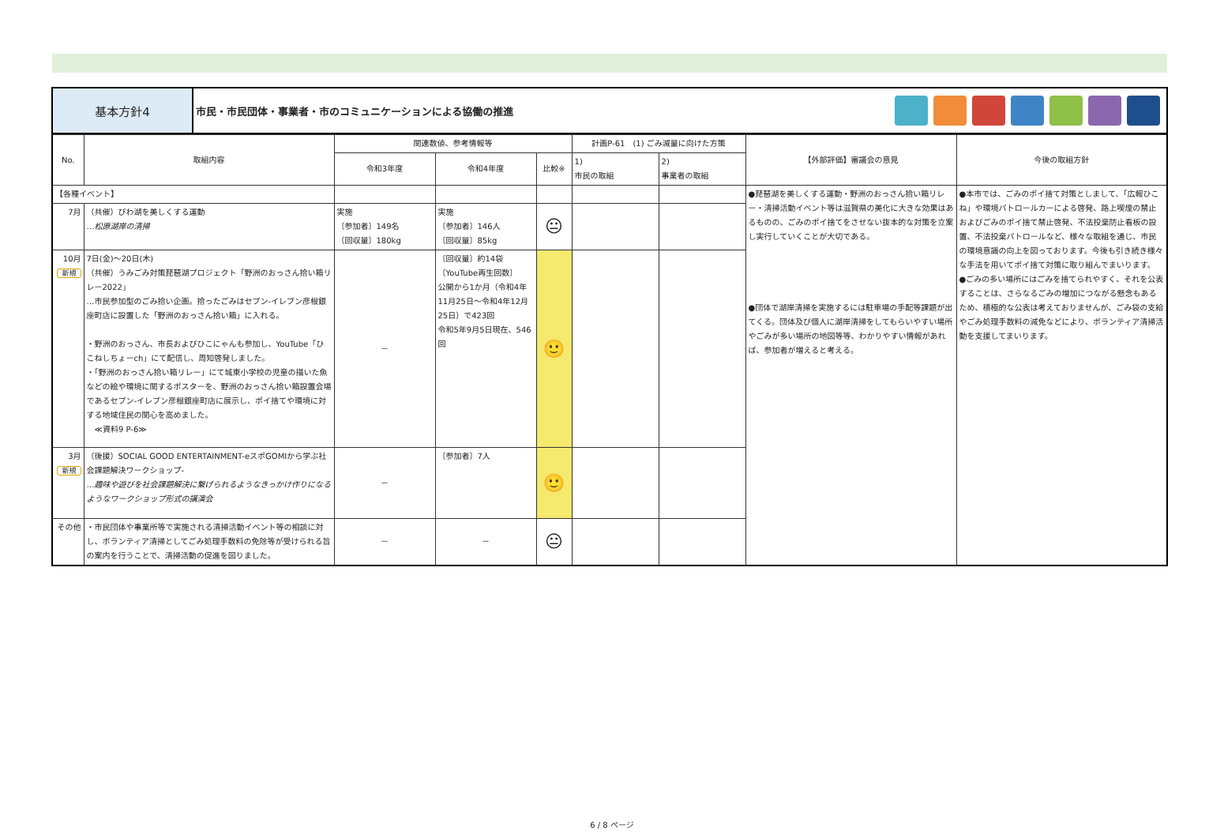基本方針4
市民・市民団体・事業者・市のコミュニケーションによる協働の推進
| No. | 取組内容 | 関連数値、参考情報等 | | | 計画P-61 (1) ごみ減量に向けた方策 | | 【外部評価】審議会の意見 | 今後の取組方針 |
| --- | --- | --- | --- | --- | --- | --- | --- | --- |
| | | 令和3年度 | 令和4年度 | 比較※ | 1) 市民の取組 | 2) 事業者の取組 | | |
| 【各種イベント】 | | | | | | | ●琵琶湖を美しくする運動・野洲のおっさん拾い箱リレー・清掃活動イベント等は滋賀県の美化に大きな効果はあるものの、ごみのポイ捨てをさせない抜本的な対策を立案し実行していくことが大切である。 ●団体で湖岸清掃を実施するには駐車場の手配等課題が出てくる。団体及び個人に湖岸清掃をしてもらいやすい場所やごみが多い場所の地図等等、わかりやすい情報があれば、参加者が増えると考える。 | ●本市では、ごみのポイ捨て対策としまして、「広報ひこね」や環境パトロールカーによる啓発、路上喫煙の禁止およびごみのポイ捨て禁止啓発、不法投棄防止看板の設置、不法投棄パトロールなど、様々な取組を通じ、市民の環境意識の向上を図っております。今後も引き続き様々な手法を用いてポイ捨て対策に取り組んでまいります。 ●ごみの多い場所にはごみを捨てられやすく、それを公表することは、さらなるごみの増加につながる懸念もあるため、積極的な公表は考えておりませんが、ごみ袋の支給やごみ処理手数料の減免などにより、ボランティア清掃活動を支援してまいります。 |
| 7月 | （共催）びわ湖を美しくする運動 …松原湖岸の清掃 | 実施 〔参加者〕149名 〔回収量〕180kg | 実施 〔参加者〕146人 〔回収量〕85kg | 😐 | | | | |
| 10月 新規 | 7日(金)～20日(木) （共催）うみごみ対策琵琶湖プロジェクト「野洲のおっさん拾い箱リレー2022」 …市民参加型のごみ拾い企画。拾ったごみはセブン-イレブン彦根銀座町店に設置した「野洲のおっさん拾い箱」に入れる。 ・野洲のおっさん、市長およびひこにゃんも参加し、YouTube「ひこねしちょーch」にて配信し、周知啓発しました。 ・「野洲のおっさん拾い箱リレー」にて城東小学校の児童の描いた魚などの絵や環境に関するポスターを、野洲のおっさん拾い箱設置会場であるセブン-イレブン彦根銀座町店に展示し、ポイ捨てや環境に対する地域住民の関心を高めました。 ≪資料9 P-6≫ | － | 〔回収量〕約14袋 〔YouTube再生回数〕 公開から1か月（令和4年11月25日～令和4年12月25日）で423回 令和5年9月5日現在、546回 | 🙂 | | | | |
| 3月 新規 | （後援）SOCIAL GOOD ENTERTAINMENT-eスポGOMIから学ぶ社会課題解決ワークショップ- …趣味や遊びを社会課題解決に繋げられるようなきっかけ作りになるようなワークショップ形式の講演会 | － | 〔参加者〕7人 | 🙂 | | | | |
| その他 | ・市民団体や事業所等で実施される清掃活動イベント等の相談に対し、ボランティア清掃としてごみ処理手数料の免除等が受けられる旨の案内を行うことで、清掃活動の促進を図りました。 | － | － | 😐 | | | | |
6 / 8 ページ